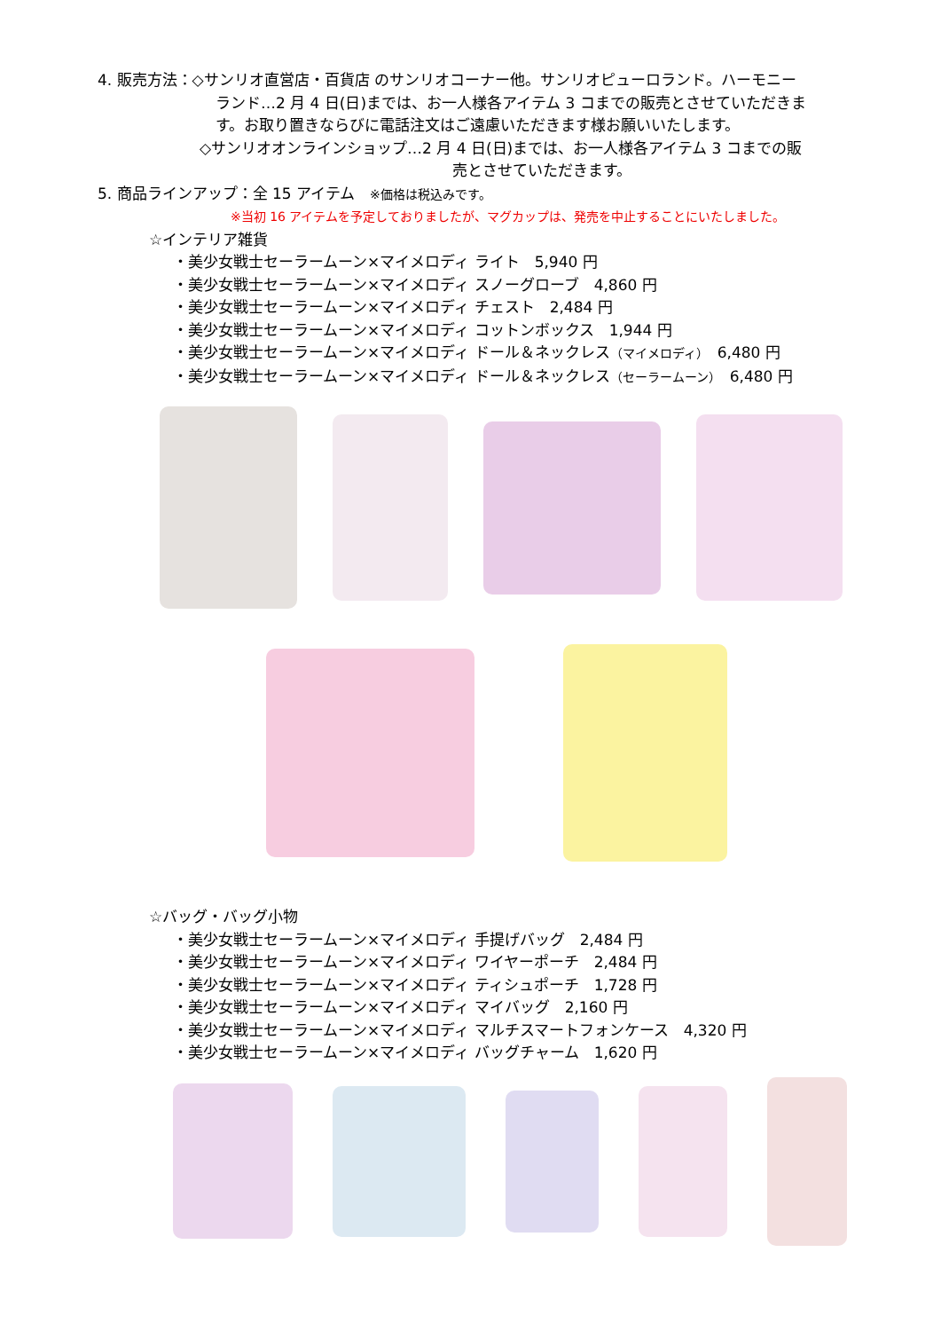4. 販売方法：◇サンリオ直営店・百貨店 のサンリオコーナー他。サンリオピューロランド。ハーモニー
ランド…2 月 4 日(日)までは、お一人様各アイテム 3 コまでの販売とさせていただきま
す。お取り置きならびに電話注文はご遠慮いただきます様お願いいたします。
◇サンリオオンラインショップ…2 月 4 日(日)までは、お一人様各アイテム 3 コまでの販
売とさせていただきます。
5. 商品ラインアップ：全 15 アイテム　※価格は税込みです。
※当初 16 アイテムを予定しておりましたが、マグカップは、発売を中止することにいたしました。
☆インテリア雑貨
・美少女戦士セーラームーン×マイメロディ ライト　5,940 円
・美少女戦士セーラームーン×マイメロディ スノーグローブ　4,860 円
・美少女戦士セーラームーン×マイメロディ チェスト　2,484 円
・美少女戦士セーラームーン×マイメロディ コットンボックス　1,944 円
・美少女戦士セーラームーン×マイメロディ ドール＆ネックレス（マイメロディ）　6,480 円
・美少女戦士セーラームーン×マイメロディ ドール＆ネックレス（セーラームーン）　6,480 円
☆バッグ・バッグ小物
・美少女戦士セーラームーン×マイメロディ 手提げバッグ　2,484 円
・美少女戦士セーラームーン×マイメロディ ワイヤーポーチ　2,484 円
・美少女戦士セーラームーン×マイメロディ ティシュポーチ　1,728 円
・美少女戦士セーラームーン×マイメロディ マイバッグ　2,160 円
・美少女戦士セーラームーン×マイメロディ マルチスマートフォンケース　4,320 円
・美少女戦士セーラームーン×マイメロディ バッグチャーム　1,620 円